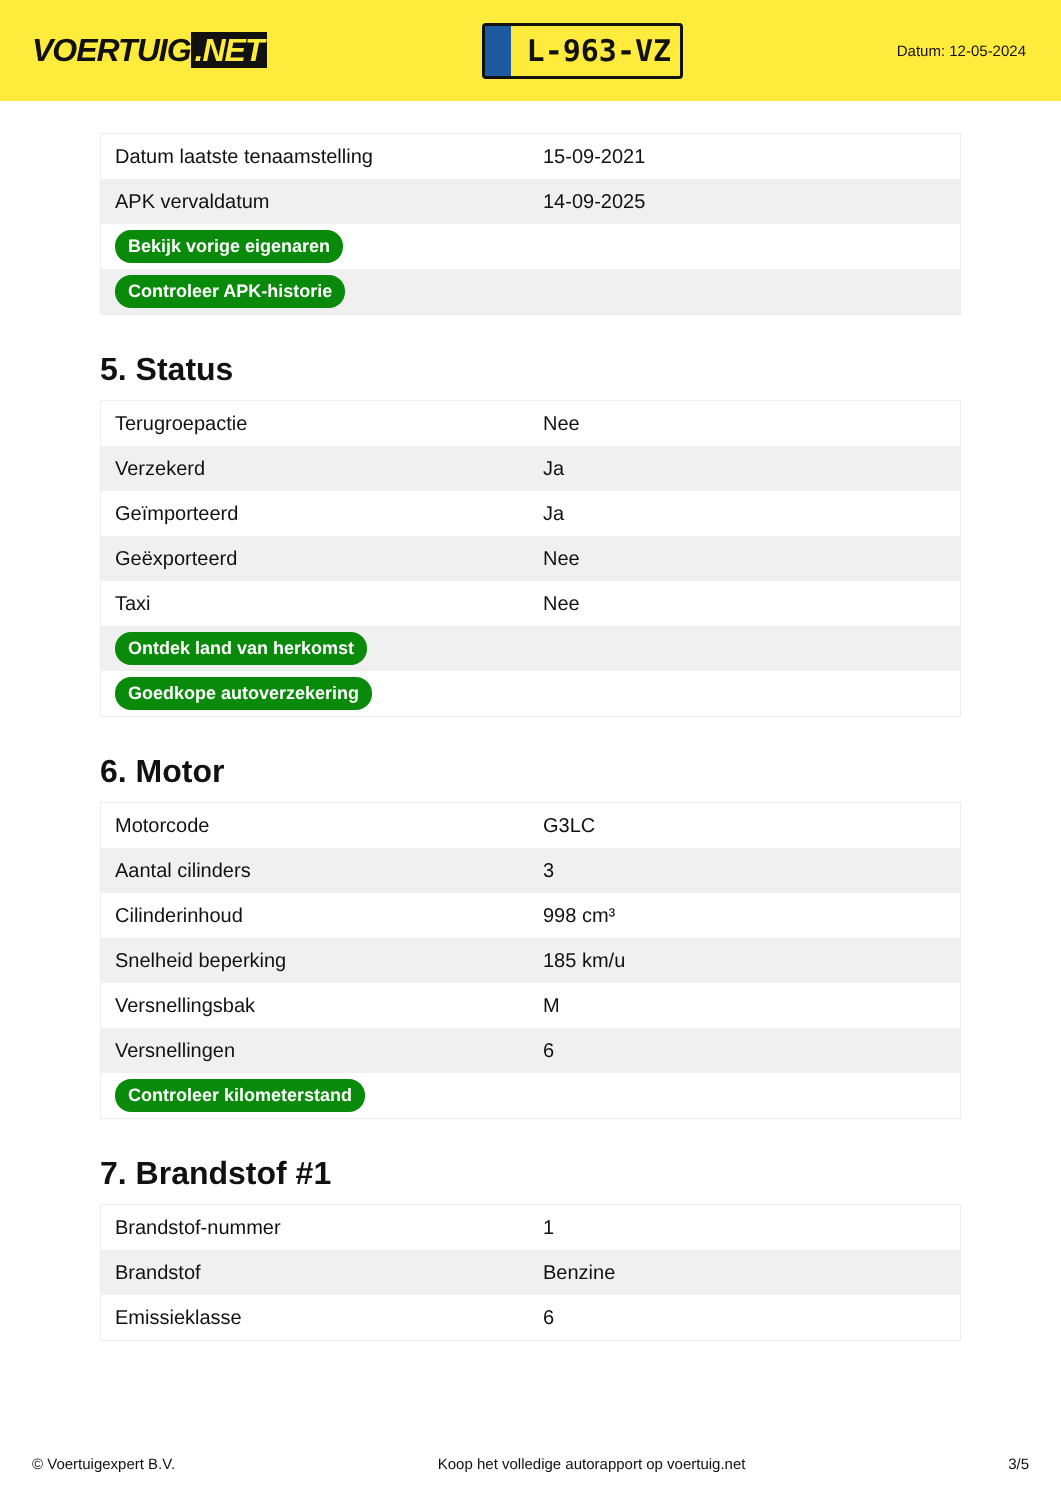VOERTUIG.NET
L-963-VZ
Datum: 12-05-2024
| Datum laatste tenaamstelling | 15-09-2021 |
| APK vervaldatum | 14-09-2025 |
| Bekijk vorige eigenaren | |
| Controleer APK-historie | |
5. Status
| Terugroepactie | Nee |
| Verzekerd | Ja |
| Geïmporteerd | Ja |
| Geëxporteerd | Nee |
| Taxi | Nee |
| Ontdek land van herkomst | |
| Goedkope autoverzekering | |
6. Motor
| Motorcode | G3LC |
| Aantal cilinders | 3 |
| Cilinderinhoud | 998 cm³ |
| Snelheid beperking | 185 km/u |
| Versnellingsbak | M |
| Versnellingen | 6 |
| Controleer kilometerstand | |
7. Brandstof #1
| Brandstof-nummer | 1 |
| Brandstof | Benzine |
| Emissieklasse | 6 |
© Voertuigexpert B.V. Koop het volledige autorapport op voertuig.net 3/5